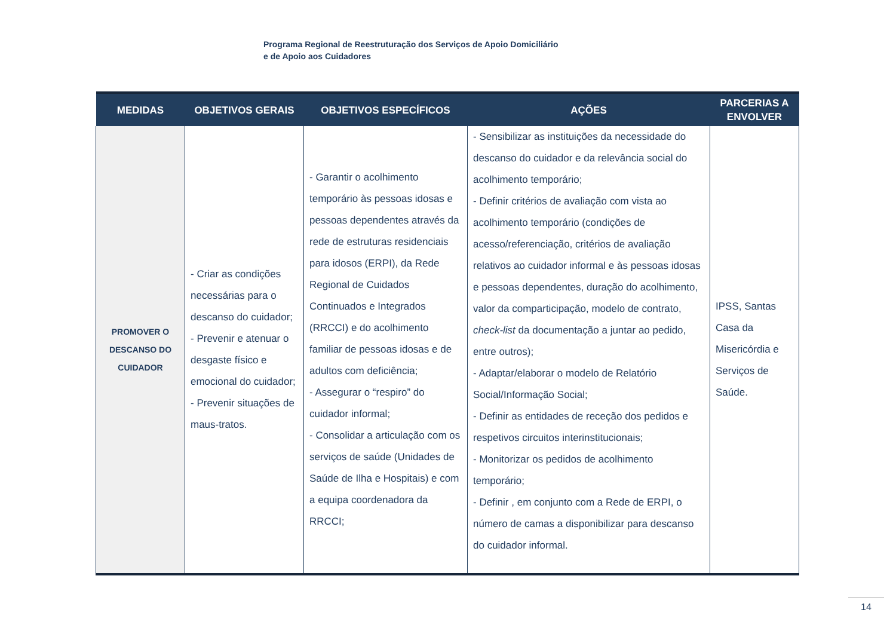Programa Regional de Reestruturação dos Serviços de Apoio Domiciliário
e de Apoio aos Cuidadores
| MEDIDAS | OBJETIVOS GERAIS | OBJETIVOS ESPECÍFICOS | AÇÕES | PARCERIAS A ENVOLVER |
| --- | --- | --- | --- | --- |
| PROMOVER O DESCANSO DO CUIDADOR | - Criar as condições necessárias para o descanso do cuidador; - Prevenir e atenuar o desgaste físico e emocional do cuidador; - Prevenir situações de maus-tratos. | - Garantir o acolhimento temporário às pessoas idosas e pessoas dependentes através da rede de estruturas residenciais para idosos (ERPI), da Rede Regional de Cuidados Continuados e Integrados (RRCCI) e do acolhimento familiar de pessoas idosas e de adultos com deficiência; - Assegurar o “respiro” do cuidador informal; - Consolidar a articulação com os serviços de saúde (Unidades de Saúde de Ilha e Hospitais) e com a equipa coordenadora da RRCCI; | - Sensibilizar as instituições da necessidade do descanso do cuidador e da relevância social do acolhimento temporário; - Definir critérios de avaliação com vista ao acolhimento temporário (condições de acesso/referenciação, critérios de avaliação relativos ao cuidador informal e às pessoas idosas e pessoas dependentes, duração do acolhimento, valor da comparticipação, modelo de contrato, check-list da documentação a juntar ao pedido, entre outros); - Adaptar/elaborar o modelo de Relatório Social/Informação Social; - Definir as entidades de receção dos pedidos e respetivos circuitos interinstitucionais; - Monitorizar os pedidos de acolhimento temporário; - Definir , em conjunto com a Rede de ERPI, o número de camas a disponibilizar para descanso do cuidador informal. | IPSS, Santas Casa da Misericórdia e Serviços de Saúde. |
14